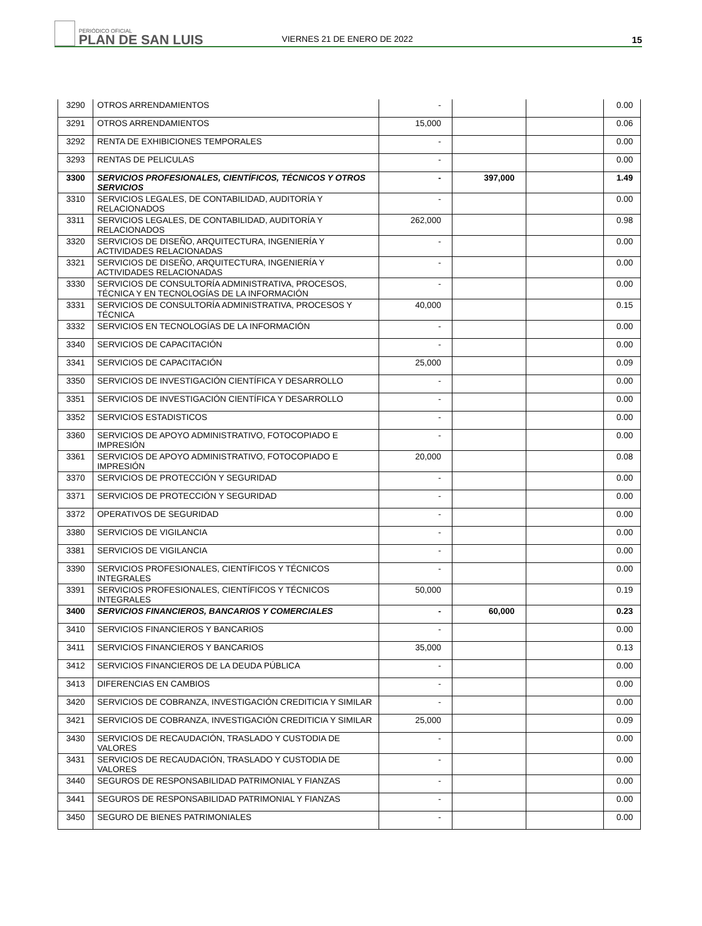PERIÓDICO OFICIAL
PLAN DE SAN LUIS
VIERNES 21 DE ENERO DE 2022
15
| 3290 | OTROS ARRENDAMIENTOS | - | | | 0.00 |
| 3291 | OTROS ARRENDAMIENTOS | 15,000 | | | 0.06 |
| 3292 | RENTA DE EXHIBICIONES TEMPORALES | - | | | 0.00 |
| 3293 | RENTAS DE PELICULAS | - | | | 0.00 |
| 3300 | SERVICIOS PROFESIONALES, CIENTÍFICOS, TÉCNICOS Y OTROS SERVICIOS | - | 397,000 | | 1.49 |
| 3310 | SERVICIOS LEGALES, DE CONTABILIDAD, AUDITORÍA Y RELACIONADOS | - | | | 0.00 |
| 3311 | SERVICIOS LEGALES, DE CONTABILIDAD, AUDITORÍA Y RELACIONADOS | 262,000 | | | 0.98 |
| 3320 | SERVICIOS DE DISEÑO, ARQUITECTURA, INGENIERÍA Y ACTIVIDADES RELACIONADAS | - | | | 0.00 |
| 3321 | SERVICIOS DE DISEÑO, ARQUITECTURA, INGENIERÍA Y ACTIVIDADES RELACIONADAS | - | | | 0.00 |
| 3330 | SERVICIOS DE CONSULTORÍA ADMINISTRATIVA, PROCESOS, TÉCNICA Y EN TECNOLOGÍAS DE LA INFORMACIÓN | - | | | 0.00 |
| 3331 | SERVICIOS DE CONSULTORÍA ADMINISTRATIVA, PROCESOS Y TÉCNICA | 40,000 | | | 0.15 |
| 3332 | SERVICIOS EN TECNOLOGÍAS DE LA INFORMACIÓN | - | | | 0.00 |
| 3340 | SERVICIOS DE CAPACITACIÓN | - | | | 0.00 |
| 3341 | SERVICIOS DE CAPACITACIÓN | 25,000 | | | 0.09 |
| 3350 | SERVICIOS DE INVESTIGACIÓN CIENTÍFICA Y DESARROLLO | - | | | 0.00 |
| 3351 | SERVICIOS DE INVESTIGACIÓN CIENTÍFICA Y DESARROLLO | - | | | 0.00 |
| 3352 | SERVICIOS ESTADISTICOS | - | | | 0.00 |
| 3360 | SERVICIOS DE APOYO ADMINISTRATIVO, FOTOCOPIADO E IMPRESIÓN | - | | | 0.00 |
| 3361 | SERVICIOS DE APOYO ADMINISTRATIVO, FOTOCOPIADO E IMPRESIÓN | 20,000 | | | 0.08 |
| 3370 | SERVICIOS DE PROTECCIÓN Y SEGURIDAD | - | | | 0.00 |
| 3371 | SERVICIOS DE PROTECCIÓN Y SEGURIDAD | - | | | 0.00 |
| 3372 | OPERATIVOS DE SEGURIDAD | - | | | 0.00 |
| 3380 | SERVICIOS DE VIGILANCIA | - | | | 0.00 |
| 3381 | SERVICIOS DE VIGILANCIA | - | | | 0.00 |
| 3390 | SERVICIOS PROFESIONALES, CIENTÍFICOS Y TÉCNICOS INTEGRALES | - | | | 0.00 |
| 3391 | SERVICIOS PROFESIONALES, CIENTÍFICOS Y TÉCNICOS INTEGRALES | 50,000 | | | 0.19 |
| 3400 | SERVICIOS FINANCIEROS, BANCARIOS Y COMERCIALES | - | 60,000 | | 0.23 |
| 3410 | SERVICIOS FINANCIEROS Y BANCARIOS | - | | | 0.00 |
| 3411 | SERVICIOS FINANCIEROS Y BANCARIOS | 35,000 | | | 0.13 |
| 3412 | SERVICIOS FINANCIEROS DE LA DEUDA PÚBLICA | - | | | 0.00 |
| 3413 | DIFERENCIAS EN CAMBIOS | - | | | 0.00 |
| 3420 | SERVICIOS DE COBRANZA, INVESTIGACIÓN CREDITICIA Y SIMILAR | - | | | 0.00 |
| 3421 | SERVICIOS DE COBRANZA, INVESTIGACIÓN CREDITICIA Y SIMILAR | 25,000 | | | 0.09 |
| 3430 | SERVICIOS DE RECAUDACIÓN, TRASLADO Y CUSTODIA DE VALORES | - | | | 0.00 |
| 3431 | SERVICIOS DE RECAUDACIÓN, TRASLADO Y CUSTODIA DE VALORES | - | | | 0.00 |
| 3440 | SEGUROS DE RESPONSABILIDAD PATRIMONIAL Y FIANZAS | - | | | 0.00 |
| 3441 | SEGUROS DE RESPONSABILIDAD PATRIMONIAL Y FIANZAS | - | | | 0.00 |
| 3450 | SEGURO DE BIENES PATRIMONIALES | - | | | 0.00 |